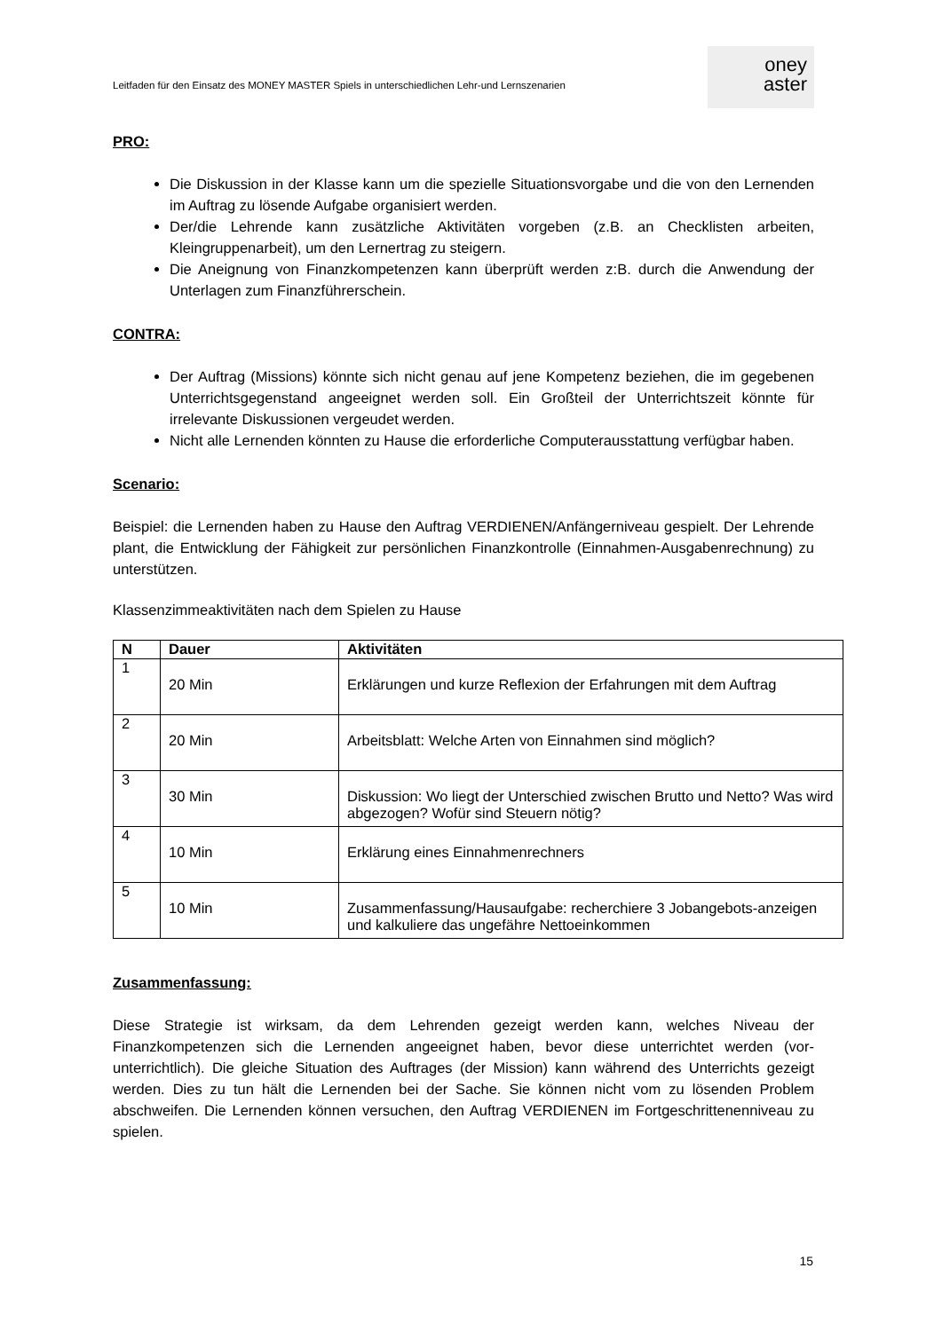Leitfaden für den Einsatz des MONEY MASTER Spiels in unterschiedlichen Lehr-und Lernszenarien
oney
aster
PRO:
Die Diskussion in der Klasse kann um die spezielle Situationsvorgabe und die von den Lernenden im Auftrag zu lösende Aufgabe organisiert werden.
Der/die Lehrende kann zusätzliche Aktivitäten vorgeben (z.B. an Checklisten arbeiten, Kleingruppenarbeit), um den Lernertrag zu steigern.
Die Aneignung von Finanzkompetenzen kann überprüft werden z:B. durch die Anwendung der Unterlagen zum Finanzführerschein.
CONTRA:
Der Auftrag (Missions) könnte sich nicht genau auf jene Kompetenz beziehen, die im gegebenen Unterrichtsgegenstand angeeignet werden soll. Ein Großteil der Unterrichtszeit könnte für irrelevante Diskussionen vergeudet werden.
Nicht alle Lernenden könnten zu Hause die erforderliche Computerausstattung verfügbar haben.
Scenario:
Beispiel: die Lernenden haben zu Hause den Auftrag VERDIENEN/Anfängerniveau gespielt. Der Lehrende plant, die Entwicklung der Fähigkeit zur persönlichen Finanzkontrolle (Einnahmen-Ausgabenrechnung) zu unterstützen.
Klassenzimmeaktivitäten nach dem Spielen zu Hause
| N | Dauer | Aktivitäten |
| --- | --- | --- |
| 1 | 20 Min | Erklärungen und kurze Reflexion der Erfahrungen mit dem Auftrag |
| 2 | 20 Min | Arbeitsblatt: Welche Arten von Einnahmen sind möglich? |
| 3 | 30 Min | Diskussion: Wo liegt der Unterschied zwischen Brutto und Netto? Was wird abgezogen? Wofür sind Steuern nötig? |
| 4 | 10 Min | Erklärung eines Einnahmenrechners |
| 5 | 10 Min | Zusammenfassung/Hausaufgabe: recherchiere 3 Jobangebots-anzeigen und kalkuliere das ungefähre Nettoeinkommen |
Zusammenfassung:
Diese Strategie ist wirksam, da dem Lehrenden gezeigt werden kann, welches Niveau der Finanzkompetenzen sich die Lernenden angeeignet haben, bevor diese unterrichtet werden (vor-unterrichtlich). Die gleiche Situation des Auftrages (der Mission) kann während des Unterrichts gezeigt werden. Dies zu tun hält die Lernenden bei der Sache. Sie können nicht vom zu lösenden Problem abschweifen. Die Lernenden können versuchen, den Auftrag VERDIENEN im Fortgeschrittenenniveau zu spielen.
15